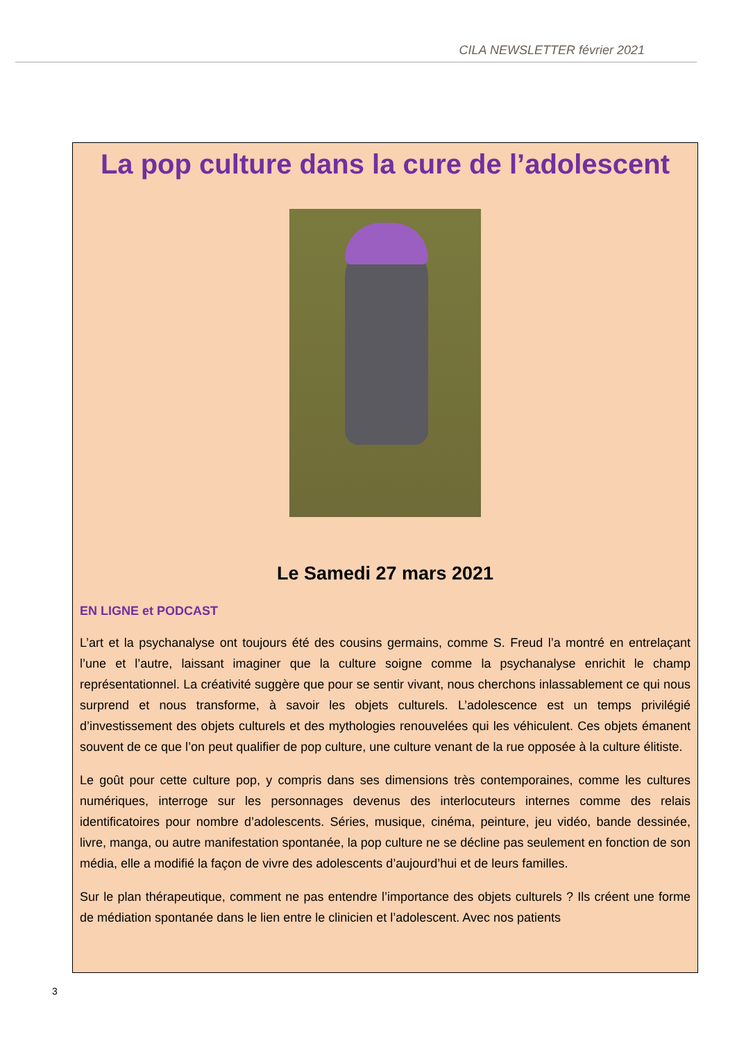CILA NEWSLETTER février 2021
La pop culture dans la cure de l’adolescent
Le Samedi 27 mars 2021
EN LIGNE et PODCAST
L’art et la psychanalyse ont toujours été des cousins germains, comme S. Freud l’a montré en entrelaçant l’une et l’autre, laissant imaginer que la culture soigne comme la psychanalyse enrichit le champ représentationnel. La créativité suggère que pour se sentir vivant, nous cherchons inlassablement ce qui nous surprend et nous transforme, à savoir les objets culturels. L’adolescence est un temps privilégié d’investissement des objets culturels et des mythologies renouvelées qui les véhiculent. Ces objets émanent souvent de ce que l’on peut qualifier de pop culture, une culture venant de la rue opposée à la culture élitiste.
Le goût pour cette culture pop, y compris dans ses dimensions très contemporaines, comme les cultures numériques, interroge sur les personnages devenus des interlocuteurs internes comme des relais identificatoires pour nombre d’adolescents. Séries, musique, cinéma, peinture, jeu vidéo, bande dessinée, livre, manga, ou autre manifestation spontanée, la pop culture ne se décline pas seulement en fonction de son média, elle a modifié la façon de vivre des adolescents d’aujourd’hui et de leurs familles.
Sur le plan thérapeutique, comment ne pas entendre l’importance des objets culturels ? Ils créent une forme de médiation spontanée dans le lien entre le clinicien et l’adolescent. Avec nos patients
3